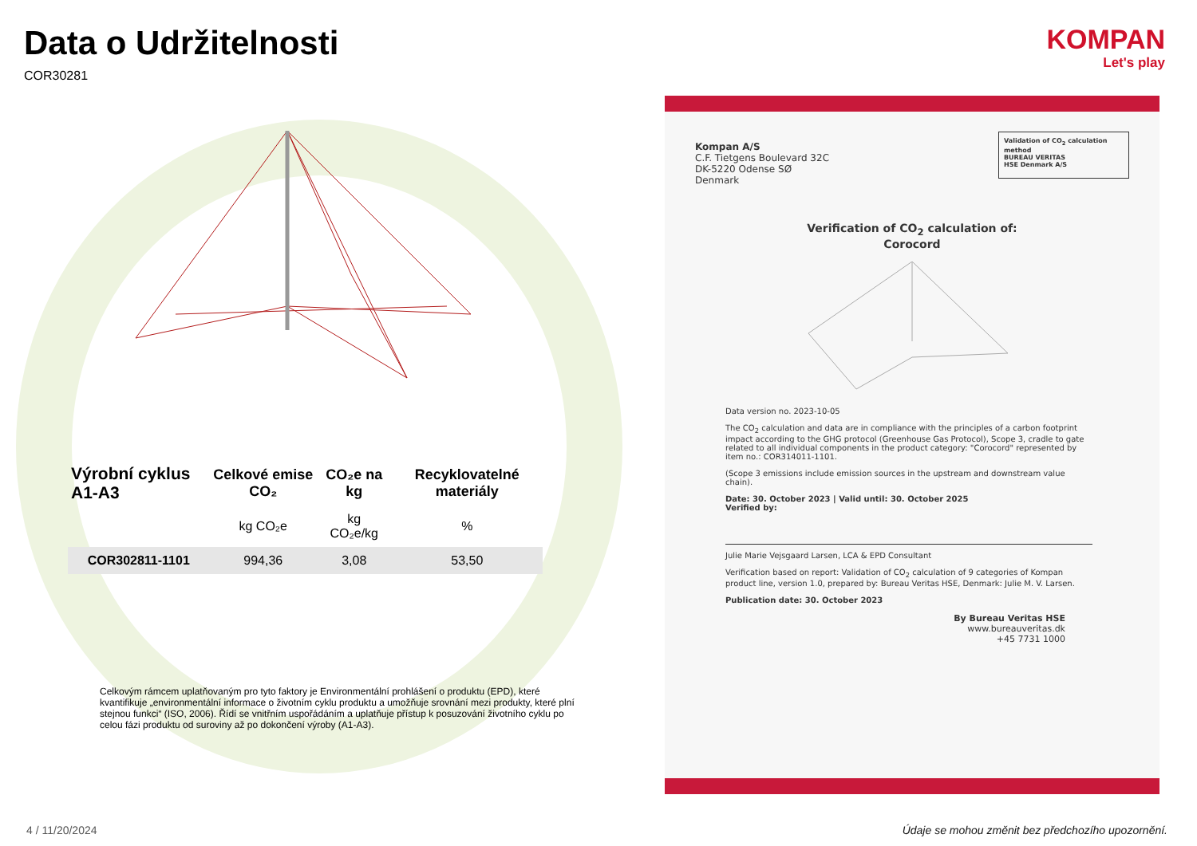Data o Udržitelnosti
COR30281
| Výrobní cyklus A1-A3 | Celkové emise CO₂ | CO₂e na kg | Recyklovatelné materiály |
| --- | --- | --- | --- |
| | kg CO₂e | kg CO₂e/kg | % |
| COR302811-1101 | 994,36 | 3,08 | 53,50 |
Celkovým rámcem uplatňovaným pro tyto faktory je Environmentální prohlášení o produktu (EPD), které kvantifikuje „environmentální informace o životním cyklu produktu a umožňuje srovnání mezi produkty, které plní stejnou funkci“ (ISO, 2006). Řídí se vnitřním uspořádáním a uplatňuje přístup k posuzování životního cyklu po celou fázi produktu od suroviny až po dokončení výroby (A1-A3).
KOMPAN
Let's play
Validation of CO<sub>2</sub> calculation method
BUREAU VERITAS
HSE Denmark A/S
Kompan A/S
C.F. Tietgens Boulevard 32C
DK-5220 Odense SØ
Denmark
Verification of CO<sub>2</sub> calculation of:
Corocord
Data version no. 2023-10-05
The CO<sub>2</sub> calculation and data are in compliance with the principles of a carbon footprint impact according to the GHG protocol (Greenhouse Gas Protocol), Scope 3, cradle to gate related to all individual components in the product category: "Corocord" represented by item no.: COR314011-1101.
(Scope 3 emissions include emission sources in the upstream and downstream value chain).
Date: 30. October 2023 | Valid until: 30. October 2025
Verified by:
Julie Marie Vejsgaard Larsen, LCA & EPD Consultant
Verification based on report: Validation of CO<sub>2</sub> calculation of 9 categories of Kompan product line, version 1.0, prepared by: Bureau Veritas HSE, Denmark: Julie M. V. Larsen.
Publication date: 30. October 2023
By Bureau Veritas HSE
www.bureauveritas.dk
+45 7731 1000
4 / 11/20/2024
Údaje se mohou změnit bez předchozího upozornění.